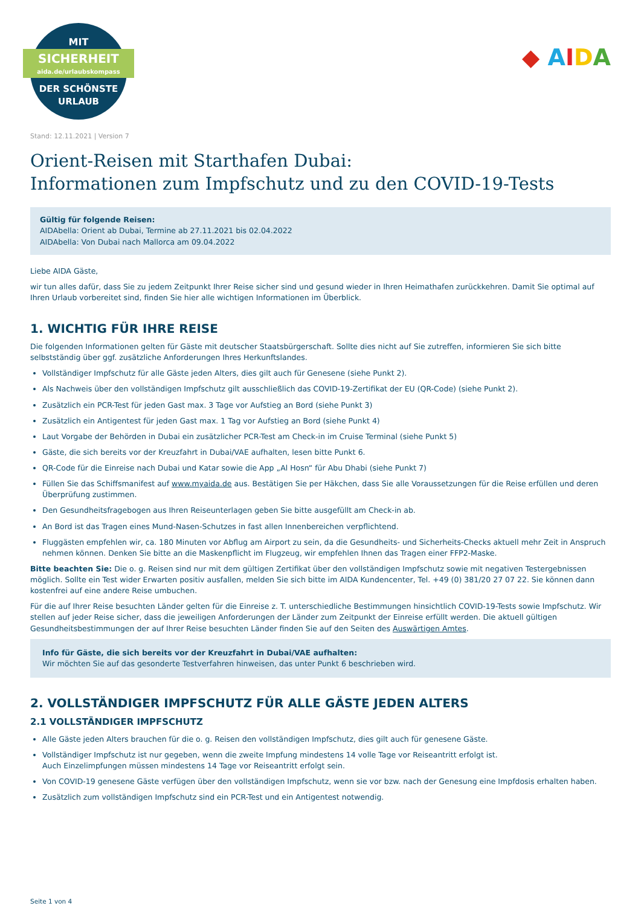MIT
SICHERHEIT
aida.de/urlaubskompass
DER SCHÖNSTE
URLAUB
◆ AIDA
Stand: 12.11.2021 | Version 7
Orient-Reisen mit Starthafen Dubai:
Informationen zum Impfschutz und zu den COVID-19-Tests
Gültig für folgende Reisen:
AIDAbella: Orient ab Dubai, Termine ab 27.11.2021 bis 02.04.2022
AIDAbella: Von Dubai nach Mallorca am 09.04.2022
Liebe AIDA Gäste,
wir tun alles dafür, dass Sie zu jedem Zeitpunkt Ihrer Reise sicher sind und gesund wieder in Ihren Heimathafen zurückkehren. Damit Sie optimal auf Ihren Urlaub vorbereitet sind, finden Sie hier alle wichtigen Informationen im Überblick.
1. WICHTIG FÜR IHRE REISE
Die folgenden Informationen gelten für Gäste mit deutscher Staatsbürgerschaft. Sollte dies nicht auf Sie zutreffen, informieren Sie sich bitte selbstständig über ggf. zusätzliche Anforderungen Ihres Herkunftslandes.
Vollständiger Impfschutz für alle Gäste jeden Alters, dies gilt auch für Genesene (siehe Punkt 2).
Als Nachweis über den vollständigen Impfschutz gilt ausschließlich das COVID-19-Zertifikat der EU (QR-Code) (siehe Punkt 2).
Zusätzlich ein PCR-Test für jeden Gast max. 3 Tage vor Aufstieg an Bord (siehe Punkt 3)
Zusätzlich ein Antigentest für jeden Gast max. 1 Tag vor Aufstieg an Bord (siehe Punkt 4)
Laut Vorgabe der Behörden in Dubai ein zusätzlicher PCR-Test am Check-in im Cruise Terminal (siehe Punkt 5)
Gäste, die sich bereits vor der Kreuzfahrt in Dubai/VAE aufhalten, lesen bitte Punkt 6.
QR-Code für die Einreise nach Dubai und Katar sowie die App „Al Hosn“ für Abu Dhabi (siehe Punkt 7)
Füllen Sie das Schiffsmanifest auf www.myaida.de aus. Bestätigen Sie per Häkchen, dass Sie alle Voraussetzungen für die Reise erfüllen und deren Überprüfung zustimmen.
Den Gesundheitsfragebogen aus Ihren Reiseunterlagen geben Sie bitte ausgefüllt am Check-in ab.
An Bord ist das Tragen eines Mund-Nasen-Schutzes in fast allen Innenbereichen verpflichtend.
Fluggästen empfehlen wir, ca. 180 Minuten vor Abflug am Airport zu sein, da die Gesundheits- und Sicherheits-Checks aktuell mehr Zeit in Anspruch nehmen können. Denken Sie bitte an die Maskenpflicht im Flugzeug, wir empfehlen Ihnen das Tragen einer FFP2-Maske.
Bitte beachten Sie: Die o. g. Reisen sind nur mit dem gültigen Zertifikat über den vollständigen Impfschutz sowie mit negativen Testergebnissen möglich. Sollte ein Test wider Erwarten positiv ausfallen, melden Sie sich bitte im AIDA Kundencenter, Tel. +49 (0) 381/20 27 07 22. Sie können dann kostenfrei auf eine andere Reise umbuchen.
Für die auf Ihrer Reise besuchten Länder gelten für die Einreise z. T. unterschiedliche Bestimmungen hinsichtlich COVID-19-Tests sowie Impfschutz. Wir stellen auf jeder Reise sicher, dass die jeweiligen Anforderungen der Länder zum Zeitpunkt der Einreise erfüllt werden. Die aktuell gültigen Gesundheitsbestimmungen der auf Ihrer Reise besuchten Länder finden Sie auf den Seiten des Auswärtigen Amtes.
Info für Gäste, die sich bereits vor der Kreuzfahrt in Dubai/VAE aufhalten:
Wir möchten Sie auf das gesonderte Testverfahren hinweisen, das unter Punkt 6 beschrieben wird.
2. VOLLSTÄNDIGER IMPFSCHUTZ FÜR ALLE GÄSTE JEDEN ALTERS
2.1 VOLLSTÄNDIGER IMPFSCHUTZ
Alle Gäste jeden Alters brauchen für die o. g. Reisen den vollständigen Impfschutz, dies gilt auch für genesene Gäste.
Vollständiger Impfschutz ist nur gegeben, wenn die zweite Impfung mindestens 14 volle Tage vor Reiseantritt erfolgt ist.
Auch Einzelimpfungen müssen mindestens 14 Tage vor Reiseantritt erfolgt sein.
Von COVID-19 genesene Gäste verfügen über den vollständigen Impfschutz, wenn sie vor bzw. nach der Genesung eine Impfdosis erhalten haben.
Zusätzlich zum vollständigen Impfschutz sind ein PCR-Test und ein Antigentest notwendig.
Seite 1 von 4